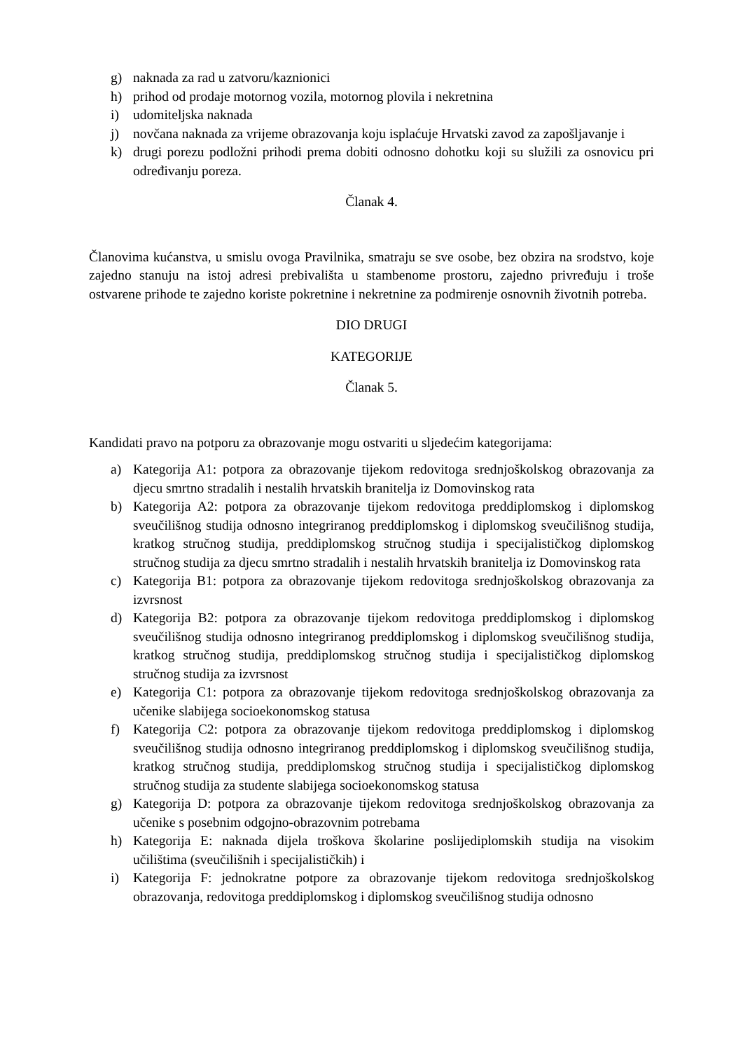g) naknada za rad u zatvoru/kaznionici
h) prihod od prodaje motornog vozila, motornog plovila i nekretnina
i) udomiteljska naknada
j) novčana naknada za vrijeme obrazovanja koju isplaćuje Hrvatski zavod za zapošljavanje i
k) drugi porezu podložni prihodi prema dobiti odnosno dohotku koji su služili za osnovicu pri određivanju poreza.
Članak 4.
Članovima kućanstva, u smislu ovoga Pravilnika, smatraju se sve osobe, bez obzira na srodstvo, koje zajedno stanuju na istoj adresi prebivališta u stambenome prostoru, zajedno privređuju i troše ostvarene prihode te zajedno koriste pokretnine i nekretnine za podmirenje osnovnih životnih potreba.
DIO DRUGI
KATEGORIJE
Članak 5.
Kandidati pravo na potporu za obrazovanje mogu ostvariti u sljedećim kategorijama:
a) Kategorija A1: potpora za obrazovanje tijekom redovitoga srednjoškolskog obrazovanja za djecu smrtno stradalih i nestalih hrvatskih branitelja iz Domovinskog rata
b) Kategorija A2: potpora za obrazovanje tijekom redovitoga preddiplomskog i diplomskog sveučilišnog studija odnosno integriranog preddiplomskog i diplomskog sveučilišnog studija, kratkog stručnog studija, preddiplomskog stručnog studija i specijalističkog diplomskog stručnog studija za djecu smrtno stradalih i nestalih hrvatskih branitelja iz Domovinskog rata
c) Kategorija B1: potpora za obrazovanje tijekom redovitoga srednjoškolskog obrazovanja za izvrsnost
d) Kategorija B2: potpora za obrazovanje tijekom redovitoga preddiplomskog i diplomskog sveučilišnog studija odnosno integriranog preddiplomskog i diplomskog sveučilišnog studija, kratkog stručnog studija, preddiplomskog stručnog studija i specijalističkog diplomskog stručnog studija za izvrsnost
e) Kategorija C1: potpora za obrazovanje tijekom redovitoga srednjoškolskog obrazovanja za učenike slabijega socioekonomskog statusa
f) Kategorija C2: potpora za obrazovanje tijekom redovitoga preddiplomskog i diplomskog sveučilišnog studija odnosno integriranog preddiplomskog i diplomskog sveučilišnog studija, kratkog stručnog studija, preddiplomskog stručnog studija i specijalističkog diplomskog stručnog studija za studente slabijega socioekonomskog statusa
g) Kategorija D: potpora za obrazovanje tijekom redovitoga srednjoškolskog obrazovanja za učenike s posebnim odgojno-obrazovnim potrebama
h) Kategorija E: naknada dijela troškova školarine poslijediplomskih studija na visokim učilištima (sveučilišnih i specijalističkih) i
i) Kategorija F: jednokratne potpore za obrazovanje tijekom redovitoga srednjoškolskog obrazovanja, redovitoga preddiplomskog i diplomskog sveučilišnog studija odnosno